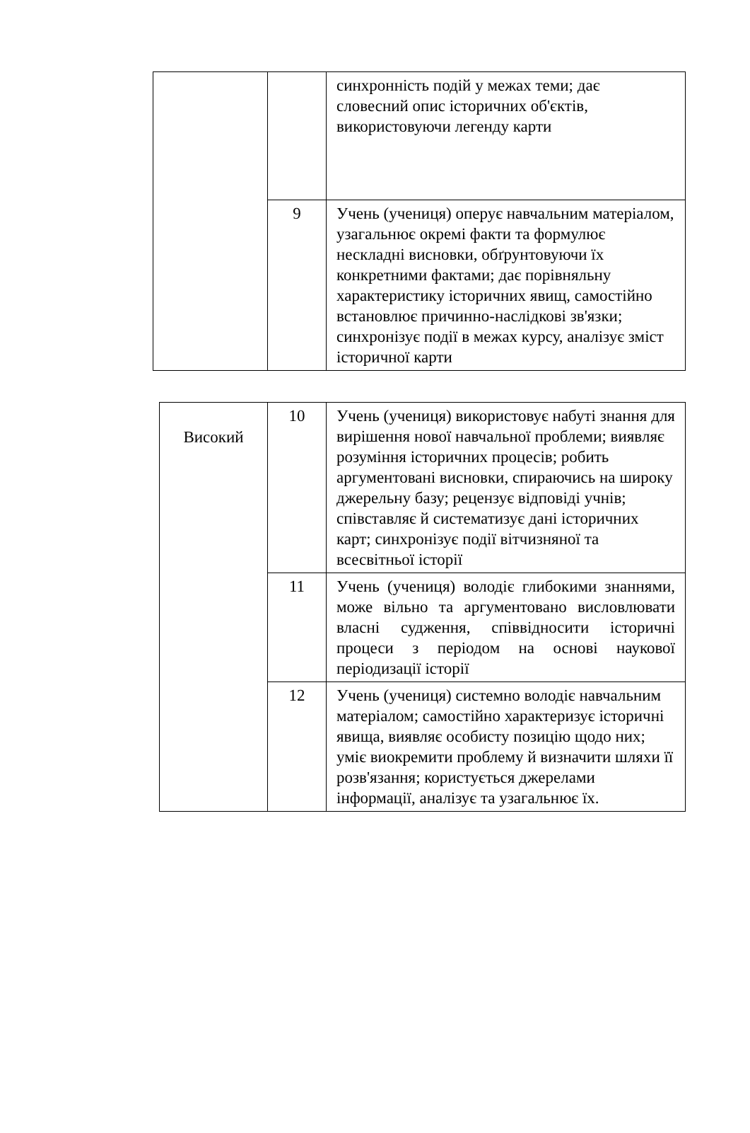| | | синхронність подій у межах теми; дає словесний опис історичних об'єктів, використовуючи легенду карти |
| | 9 | Учень (учениця) оперує навчальним матеріалом, узагальнює окремі факти та формулює нескладні висновки, обґрунтовуючи їх конкретними фактами; дає порівняльну характеристику історичних явищ, самостійно встановлює причинно-наслідкові зв'язки; синхронізує події в межах курсу, аналізує зміст історичної карти |
| Високий | 10 | Учень (учениця) використовує набуті знання для вирішення нової навчальної проблеми; виявляє розуміння історичних процесів; робить аргументовані висновки, спираючись на широку джерельну базу; рецензує відповіді учнів; співставляє й систематизує дані історичних карт; синхронізує події вітчизняної та всесвітньої історії |
| | 11 | Учень (учениця) володіє глибокими знаннями, може вільно та аргументовано висловлювати власні судження, співвідносити історичні процеси з періодом на основі наукової періодизації історії |
| | 12 | Учень (учениця) системно володіє навчальним матеріалом; самостійно характеризує історичні явища, виявляє особисту позицію щодо них; уміє виокремити проблему й визначити шляхи її розв'язання; користується джерелами інформації, аналізує та узагальнює їх. |